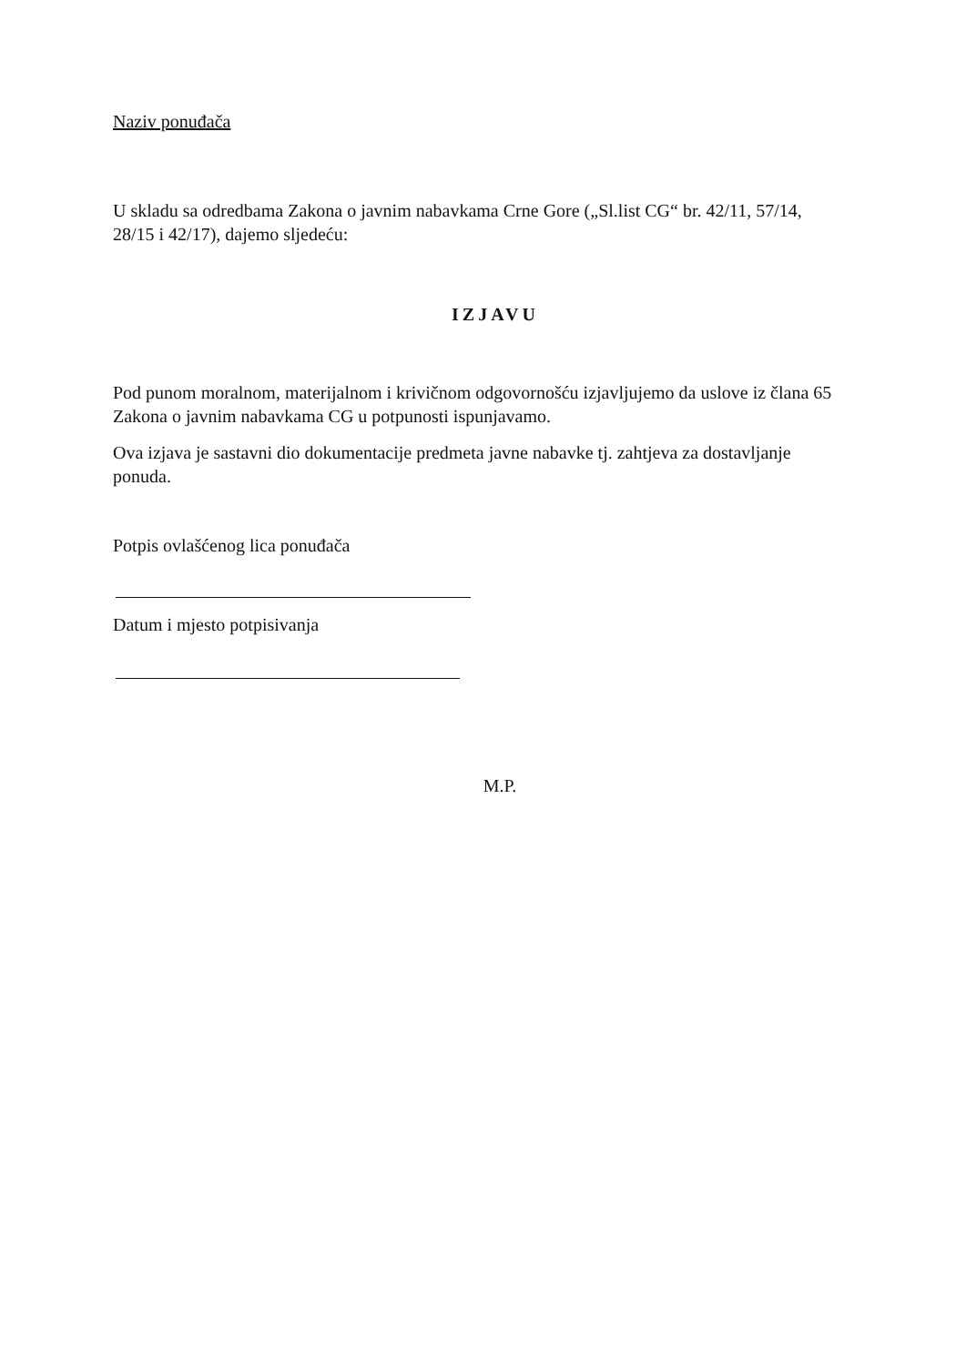Naziv ponuđača
U skladu sa odredbama Zakona o javnim nabavkama Crne Gore („Sl.list CG“ br. 42/11, 57/14, 28/15 i 42/17), dajemo sljedeću:
IZJAVU
Pod punom moralnom, materijalnom i krivičnom odgovornošću izjavljujemo da uslove iz člana 65 Zakona o javnim nabavkama CG u potpunosti ispunjavamo.
Ova izjava je sastavni dio dokumentacije predmeta javne nabavke tj. zahtjeva za dostavljanje ponuda.
Potpis ovlašćenog lica ponuđača
Datum i mjesto potpisivanja
M.P.